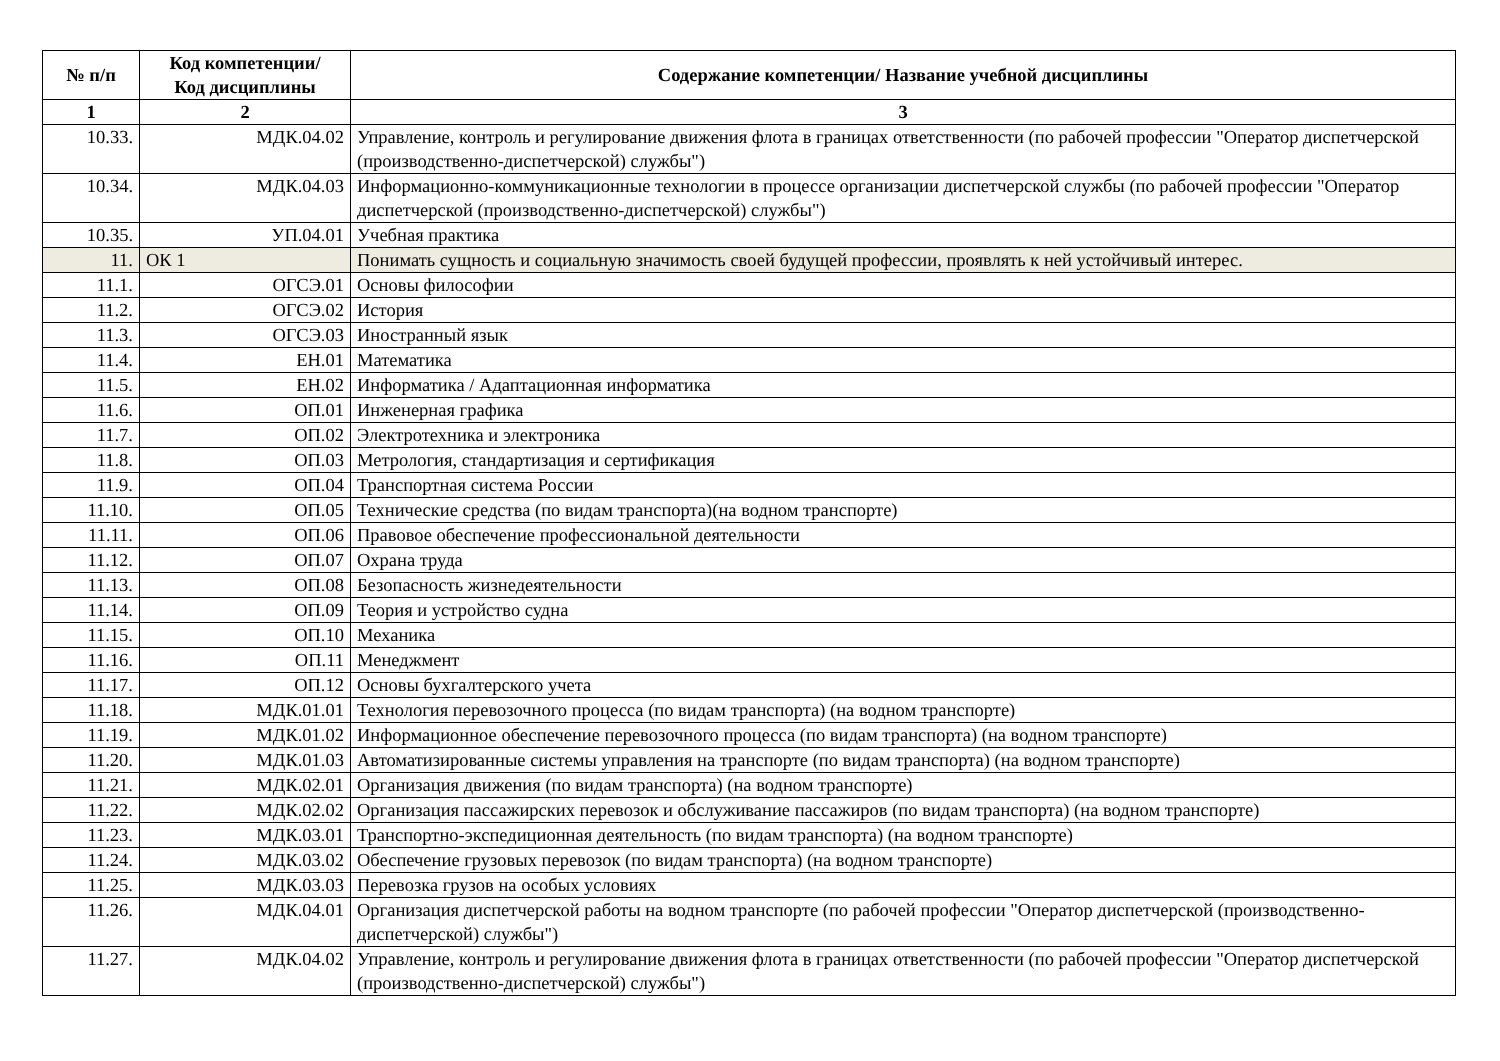| № п/п | Код компетенции/ Код дисциплины | Содержание компетенции/ Название учебной дисциплины |
| --- | --- | --- |
| 1 | 2 | 3 |
| 10.33. | МДК.04.02 | Управление, контроль и регулирование движения флота в границах ответственности (по рабочей профессии "Оператор диспетчерской (производственно-диспетчерской) службы") |
| 10.34. | МДК.04.03 | Информационно-коммуникационные технологии в процессе организации диспетчерской службы (по рабочей профессии "Оператор диспетчерской (производственно-диспетчерской) службы") |
| 10.35. | УП.04.01 | Учебная практика |
| 11. | ОК 1 | Понимать сущность и социальную значимость своей будущей профессии, проявлять к ней устойчивый интерес. |
| 11.1. | ОГСЭ.01 | Основы философии |
| 11.2. | ОГСЭ.02 | История |
| 11.3. | ОГСЭ.03 | Иностранный язык |
| 11.4. | ЕН.01 | Математика |
| 11.5. | ЕН.02 | Информатика / Адаптационная информатика |
| 11.6. | ОП.01 | Инженерная графика |
| 11.7. | ОП.02 | Электротехника и электроника |
| 11.8. | ОП.03 | Метрология, стандартизация и сертификация |
| 11.9. | ОП.04 | Транспортная система России |
| 11.10. | ОП.05 | Технические средства (по видам транспорта)(на водном транспорте) |
| 11.11. | ОП.06 | Правовое обеспечение профессиональной деятельности |
| 11.12. | ОП.07 | Охрана труда |
| 11.13. | ОП.08 | Безопасность жизнедеятельности |
| 11.14. | ОП.09 | Теория и устройство судна |
| 11.15. | ОП.10 | Механика |
| 11.16. | ОП.11 | Менеджмент |
| 11.17. | ОП.12 | Основы бухгалтерского учета |
| 11.18. | МДК.01.01 | Технология перевозочного процесса (по видам транспорта) (на водном транспорте) |
| 11.19. | МДК.01.02 | Информационное обеспечение перевозочного процесса (по видам транспорта) (на водном транспорте) |
| 11.20. | МДК.01.03 | Автоматизированные системы управления на транспорте (по видам транспорта) (на водном транспорте) |
| 11.21. | МДК.02.01 | Организация движения (по видам транспорта) (на водном транспорте) |
| 11.22. | МДК.02.02 | Организация пассажирских перевозок и обслуживание пассажиров (по видам транспорта) (на водном транспорте) |
| 11.23. | МДК.03.01 | Транспортно-экспедиционная деятельность (по видам транспорта) (на водном транспорте) |
| 11.24. | МДК.03.02 | Обеспечение грузовых перевозок (по видам транспорта) (на водном транспорте) |
| 11.25. | МДК.03.03 | Перевозка грузов на особых условиях |
| 11.26. | МДК.04.01 | Организация диспетчерской работы на водном транспорте (по рабочей профессии "Оператор диспетчерской (производственно-диспетчерской) службы") |
| 11.27. | МДК.04.02 | Управление, контроль и регулирование движения флота в границах ответственности (по рабочей профессии "Оператор диспетчерской (производственно-диспетчерской) службы") |